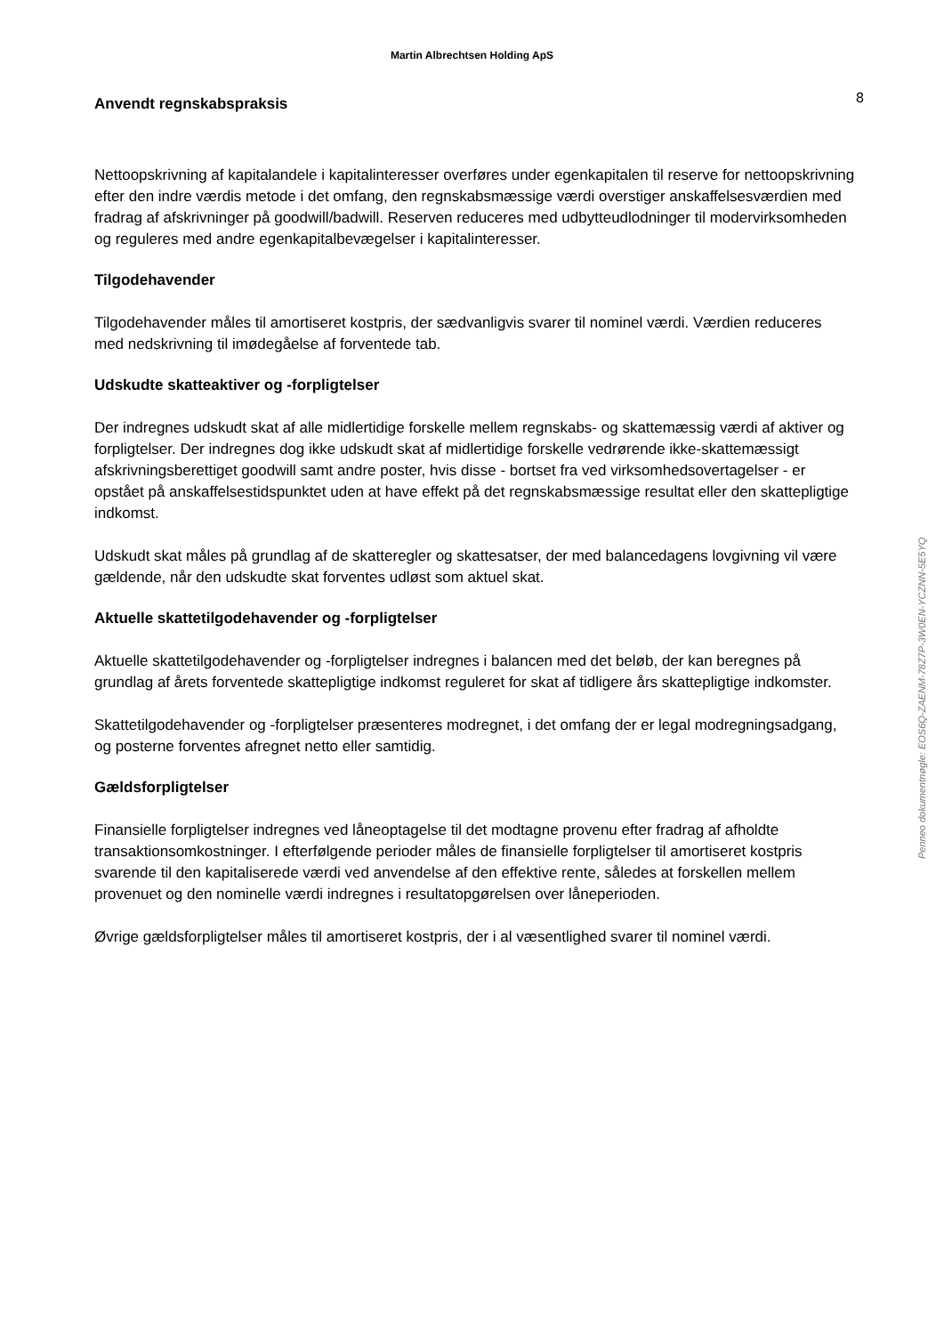Martin Albrechtsen Holding ApS
Anvendt regnskabspraksis
8
Nettoopskrivning af kapitalandele i kapitalinteresser overføres under egenkapitalen til reserve for nettoopskrivning efter den indre værdis metode i det omfang, den regnskabsmæssige værdi overstiger anskaffelsesværdien med fradrag af afskrivninger på goodwill/badwill. Reserven reduceres med udbytteudlodninger til modervirksomheden og reguleres med andre egenkapitalbevægelser i kapitalinteresser.
Tilgodehavender
Tilgodehavender måles til amortiseret kostpris, der sædvanligvis svarer til nominel værdi. Værdien reduceres med nedskrivning til imødegåelse af forventede tab.
Udskudte skatteaktiver og -forpligtelser
Der indregnes udskudt skat af alle midlertidige forskelle mellem regnskabs- og skattemæssig værdi af aktiver og forpligtelser. Der indregnes dog ikke udskudt skat af midlertidige forskelle vedrørende ikke-skattemæssigt afskrivningsberettiget goodwill samt andre poster, hvis disse - bortset fra ved virksomhedsovertagelser - er opstået på anskaffelsestidspunktet uden at have effekt på det regnskabsmæssige resultat eller den skattepligtige indkomst.
Udskudt skat måles på grundlag af de skatteregler og skattesatser, der med balancedagens lovgivning vil være gældende, når den udskudte skat forventes udløst som aktuel skat.
Aktuelle skattetilgodehavender og -forpligtelser
Aktuelle skattetilgodehavender og -forpligtelser indregnes i balancen med det beløb, der kan beregnes på grundlag af årets forventede skattepligtige indkomst reguleret for skat af tidligere års skattepligtige indkomster.
Skattetilgodehavender og -forpligtelser præsenteres modregnet, i det omfang der er legal modregningsadgang, og posterne forventes afregnet netto eller samtidig.
Gældsforpligtelser
Finansielle forpligtelser indregnes ved låneoptagelse til det modtagne provenu efter fradrag af afholdte transaktionsomkostninger. I efterfølgende perioder måles de finansielle forpligtelser til amortiseret kostpris svarende til den kapitaliserede værdi ved anvendelse af den effektive rente, således at forskellen mellem provenuet og den nominelle værdi indregnes i resultatopgørelsen over låneperioden.
Øvrige gældsforpligtelser måles til amortiseret kostpris, der i al væsentlighed svarer til nominel værdi.
Penneo dokumentnøgle: EOS6Q-ZAENM-78Z7P-3W0EN-YCZNN-5E5YQ